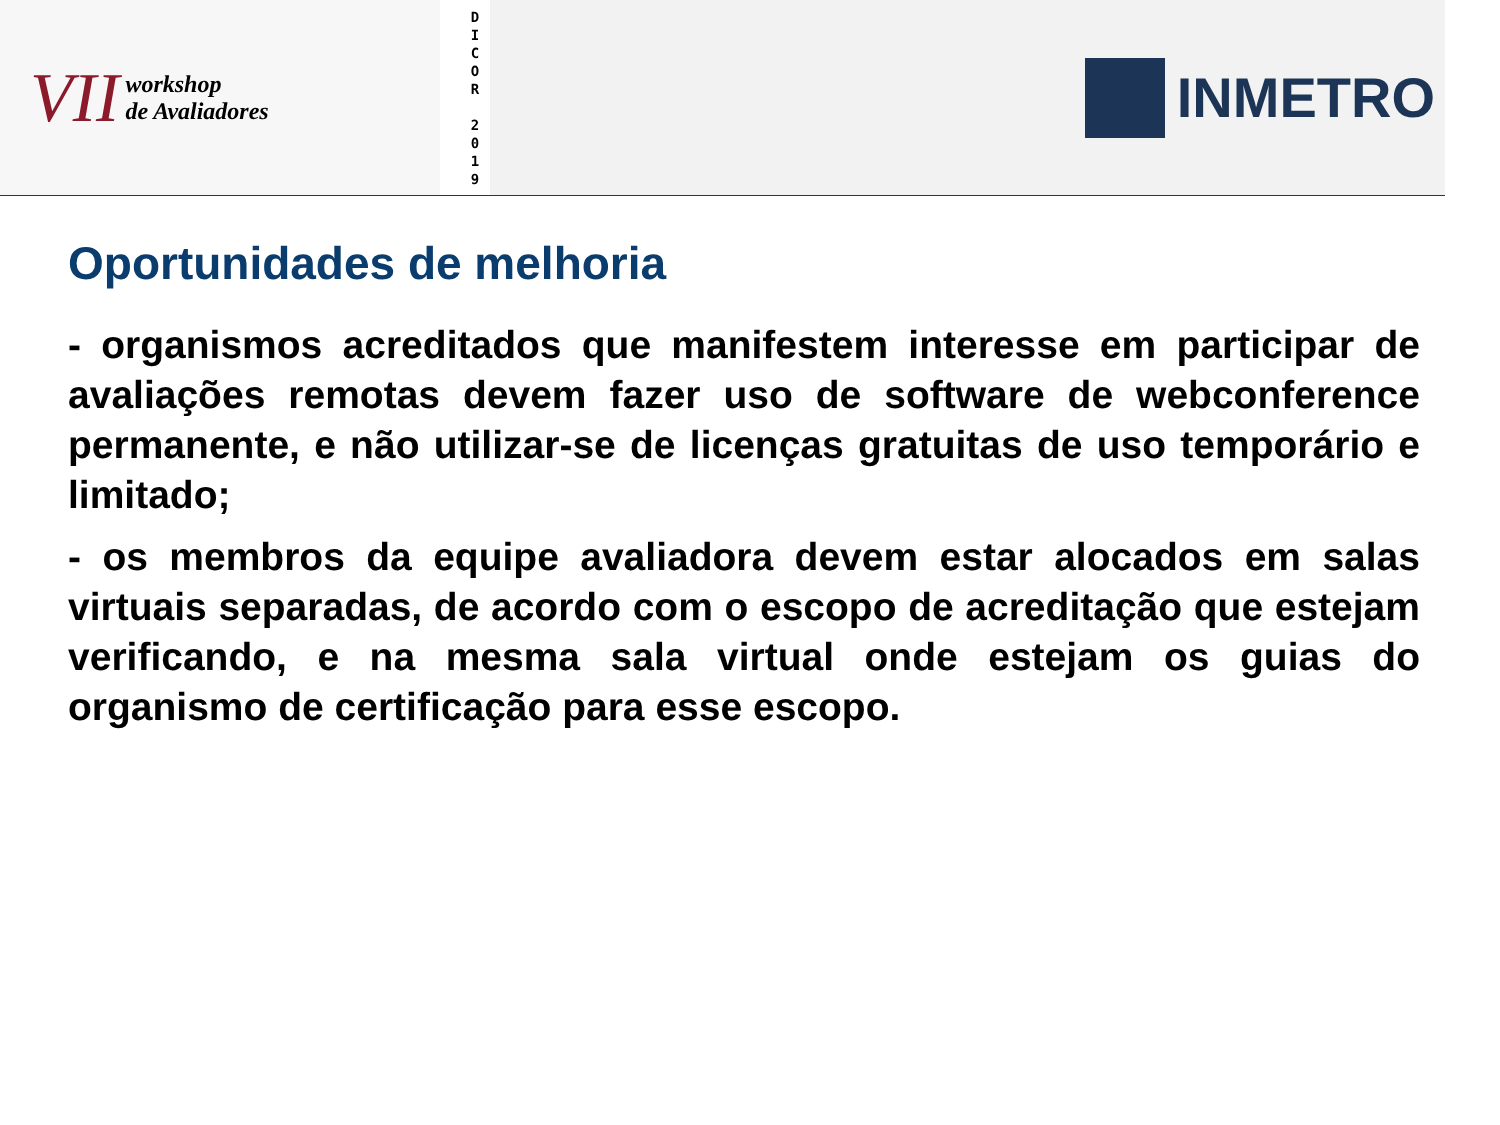VII workshop
de Avaliadores
D
I
C
O
R
2
0
1
9
INMETRO
Oportunidades de melhoria
- organismos acreditados que manifestem interesse em participar de avaliações remotas devem fazer uso de software de webconference permanente, e não utilizar-se de licenças gratuitas de uso temporário e limitado;
- os membros da equipe avaliadora devem estar alocados em salas virtuais separadas, de acordo com o escopo de acreditação que estejam verificando, e na mesma sala virtual onde estejam os guias do organismo de certificação para esse escopo.